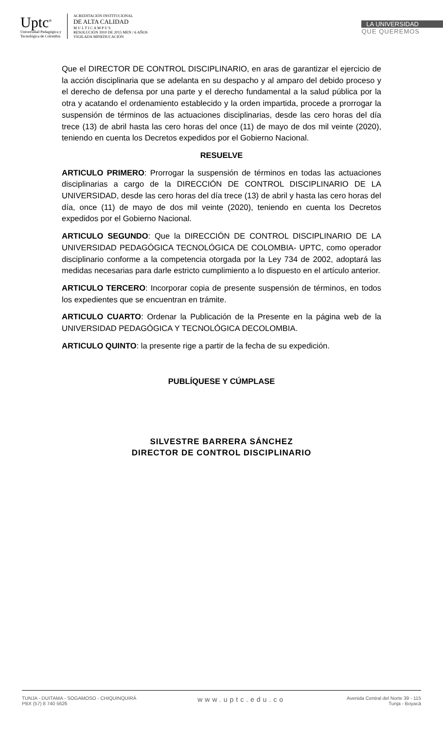Uptc<sup>®</sup>
Universidad Pedagógica y
Tecnológica de Colombia
ACREDITACIÓN INSTITUCIONAL
DE ALTA CALIDAD
M U L T I C A M P U S
RESOLUCIÓN 3910 DE 2015 MEN / 6 AÑOS
VIGILADA MINEDUCACIÓN
LA UNIVERSIDAD
QUE QUEREMOS
Que el DIRECTOR DE CONTROL DISCIPLINARIO, en aras de garantizar el ejercicio de la acción disciplinaria que se adelanta en su despacho y al amparo del debido proceso y el derecho de defensa por una parte y el derecho fundamental a la salud pública por la otra y acatando el ordenamiento establecido y la orden impartida, procede a prorrogar la suspensión de términos de las actuaciones disciplinarias, desde las cero horas del día trece (13) de abril hasta las cero horas del once (11) de mayo de dos mil veinte (2020), teniendo en cuenta los Decretos expedidos por el Gobierno Nacional.
RESUELVE
ARTICULO PRIMERO: Prorrogar la suspensión de términos en todas las actuaciones disciplinarias a cargo de la DIRECCIÓN DE CONTROL DISCIPLINARIO DE LA UNIVERSIDAD, desde las cero horas del día trece (13) de abril y hasta las cero horas del día, once (11) de mayo de dos mil veinte (2020), teniendo en cuenta los Decretos expedidos por el Gobierno Nacional.
ARTICULO SEGUNDO: Que la DIRECCIÓN DE CONTROL DISCIPLINARIO DE LA UNIVERSIDAD PEDAGÓGICA TECNOLÓGICA DE COLOMBIA- UPTC, como operador disciplinario conforme a la competencia otorgada por la Ley 734 de 2002, adoptará las medidas necesarias para darle estricto cumplimiento a lo dispuesto en el artículo anterior.
ARTICULO TERCERO: Incorporar copia de presente suspensión de términos, en todos los expedientes que se encuentran en trámite.
ARTICULO CUARTO: Ordenar la Publicación de la Presente en la página web de la UNIVERSIDAD PEDAGÓGICA Y TECNOLÓGICA DECOLOMBIA.
ARTICULO QUINTO: la presente rige a partir de la fecha de su expedición.
PUBLÍQUESE Y CÚMPLASE
SILVESTRE BARRERA SÁNCHEZ
DIRECTOR DE CONTROL DISCIPLINARIO
TUNJA - DUITAMA - SOGAMOSO - CHIQUINQUIRÁ
PBX (57) 8 740 5626
www.uptc.edu.co
Avenida Central del Norte 39 - 115
Tunja - Boyacá